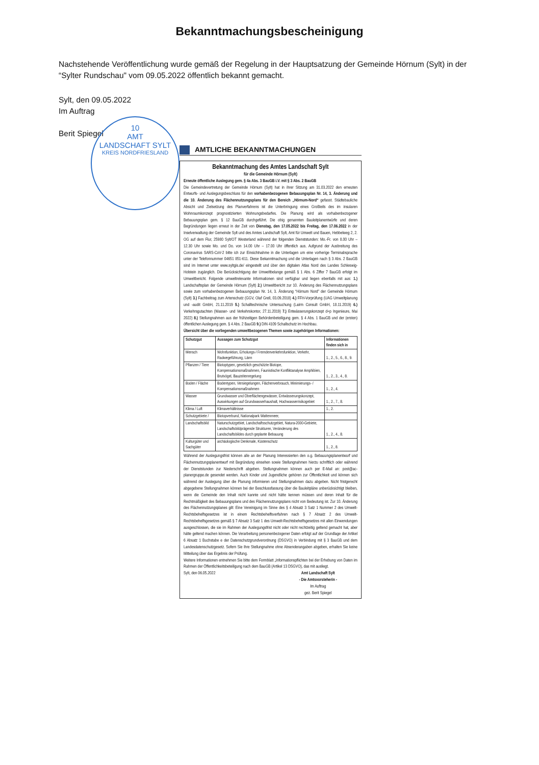Bekanntmachungsbescheinigung
Nachstehende Veröffentlichung wurde gemäß der Regelung in der Hauptsatzung der Gemeinde Hörnum (Sylt) in der “Sylter Rundschau" vom 09.05.2022 öffentlich bekannt gemacht.
Sylt, den 09.05.2022
Im Auftrag
Berit Spiegel
10
AMT
LANDSCHAFT SYLT
KREIS NORDFRIESLAND
AMTLICHE BEKANNTMACHUNGEN
Bekanntmachung des Amtes Landschaft Sylt
für die Gemeinde Hörnum (Sylt)
Erneute öffentliche Auslegung gem. § 4a Abs. 3 BauGB i.V. mit § 3 Abs. 2 BauGB
Die Gemeindevertretung der Gemeinde Hörnum (Sylt) hat in ihrer Sitzung am 31.03.2022 den erneuten Entwurfs- und Auslegungsbeschluss für den vorhabenbezogenen Bebauungsplan Nr. 14, 3. Änderung und die 10. Änderung des Flächennutzungsplans für den Bereich „Hörnum-Nord“ gefasst. Städtebauliche Absicht und Zielsetzung des Planverfahrens ist die Unterbringung eines Großteils des im insularen Wohnraumkonzept prognostizierten Wohnungsbedarfes. Die Planung wird als vorhabenbezogener Bebauungsplan gem. § 12 BauGB durchgeführt. Die obig genannten Bauleitplanentwürfe und deren Begründungen liegen erneut in der Zeit von Dienstag, den 17.05.2022 bis Freitag, den 17.06.2022 in der Inselverwaltung der Gemeinde Sylt und des Amtes Landschaft Sylt, Amt für Umwelt und Bauen, Hebbelweg 2, 2. OG auf dem Flur, 25980 Sylt/OT Westerland während der folgenden Dienststunden: Mo.-Fr. von 8.00 Uhr – 12.30 Uhr sowie Mo. und Do. von 14.00 Uhr – 17.00 Uhr öffentlich aus. Aufgrund der Ausbreitung des Coronavirus SARS-CoV-2 bitte ich zur Einsichtnahme in die Unterlagen um eine vorherige Terminabsprache unter der Telefonnummer 04651 851-611. Diese Bekanntmachung und die Unterlagen nach § 3 Abs. 2 BauGB sind im Internet unter www.syltgis.de/ eingestellt und über den digitalen Atlas Nord des Landes Schleswig-Holstein zugänglich. Die Berücksichtigung der Umweltbelange gemäß § 1 Abs. 6 Ziffer 7 BauGB erfolgt im Umweltbericht. Folgende umweltrelevante Informationen sind verfügbar und liegen ebenfalls mit aus: 1.) Landschaftsplan der Gemeinde Hörnum (Sylt) 2.) Umweltbericht zur 10. Änderung des Flächennutzungsplans sowie zum vorhabenbezogenen Bebauungsplan Nr. 14, 3. Änderung “Hörnum Nord” der Gemeinde Hörnum (Sylt) 3.) Fachbeitrag zum Artenschutz (GGV, Olaf Grell, 03.09.2018) 4.) FFH-Vorprüfung (UAG Umweltplanung und -audit GmbH, 21.11.2019 5.) Schalltechnische Untersuchung (Lairm Consult GmbH, 18.11.2019) 6.) Verkehrsgutachten (Wasser- und Verkehrskontor, 27.11.2019) 7.) Entwässerungskonzept d+p Ingenieure, Mai 2022) 8.) Stellungnahmen aus der frühzeitigen Behördenbeteiligung gem. § 4 Abs. 1 BauGB und der (ersten) öffentlichen Auslegung gem. § 4 Abs. 2 BauGB 9.) DIN 4109 Schallschutz im Hochbau.
Übersicht über die vorliegenden umweltbezogenen Themen sowie zugehörigen Informationen:
| Schutzgut | Aussagen zum Schutzgut | Informationen finden sich in |
| --- | --- | --- |
| Mensch | Wohnfunktion, Erholungs-/ Fremdenverkehrsfunktion, Verkehr, Radwegeführung, Lärm | 1., 2., 5., 6., 8., 9. |
| Pflanzen / Tiere | Biotoptypen, gesetzlich geschützte Biotope, Kompensationsmaßnahmen, Faunistische Konfliktanalyse Amphibien, Brutvögel, Bauzeitenregelung | 1., 2., 3., 4., 8. |
| Boden / Fläche | Bodentypen, Versiegelungen, Flächenverbrauch, Minimierungs- / Kompensationsmaßnahmen | 1., 2., 4. |
| Wasser | Grundwasser und Oberflächengewässer, Entwässerungskonzept, Auswirkungen auf Grundwasserhaushalt, Hochwasserrisikogebiet | 1., 2., 7., 8. |
| Klima / Luft | Klimaverhältnisse | 1., 2. |
| Schutzgebiete / | Biotopverbund, Nationalpark Wattenmeer, | |
| Landschaftsbild | Naturschutzgebiet, Landschaftsschutzgebiet, Natura-2000-Gebiete, Landschaftsbildprägende Strukturen, Veränderung des Landschaftsbildes durch geplante Bebauung | 1., 2., 4., 8. |
| Kulturgüter und Sachgüter | archäologische Denkmale, Küstenschutz | 1., 2., 8. |
Während der Auslegungsfrist können alle an der Planung Interessierten den o.g. Bebauungsplanentwurf und Flächennutzungsplanentwurf mit Begründung einsehen sowie Stellungnahmen hierzu schriftlich oder während der Dienststunden zur Niederschrift abgeben. Stellungnahmen können auch per E-Mail an: post@ac-planergruppe.de gesendet werden. Auch Kinder und Jugendliche gehören zur Öffentlichkeit und können sich während der Auslegung über die Planung informieren und Stellungnahmen dazu abgeben. Nicht fristgerecht abgegebene Stellungnahmen können bei der Beschlussfassung über die Bauleitpläne unberücksichtigt bleiben, wenn die Gemeinde den Inhalt nicht kannte und nicht hätte kennen müssen und deren Inhalt für die Rechtmäßigkeit des Bebauungsplans und des Flächennutzungsplans nicht von Bedeutung ist. Zur 10. Änderung des Flächennutzungsplanes gilt: Eine Vereinigung im Sinne des § 4 Absatz 3 Satz 1 Nummer 2 des Umwelt-Rechtsbehelfsgesetzes ist in einem Rechtsbehelfsverfahren nach § 7 Absatz 2 des Umwelt-Rechtsbehelfsgesetzes gemäß § 7 Absatz 3 Satz 1 des Umwelt-Rechtsbehelfsgesetzes mit allen Einwendungen ausgeschlossen, die sie im Rahmen der Auslegungsfrist nicht oder nicht rechtzeitig geltend gemacht hat, aber hätte geltend machen können. Die Verarbeitung personenbezogener Daten erfolgt auf der Grundlage der Artikel 6 Absatz 1 Buchstabe e der Datenschutzgrundverordnung (DSGVO) in Verbindung mit § 3 BauGB und dem Landesdatenschutzgesetz. Sofern Sie Ihre Stellungnahme ohne Absenderangaben abgeben, erhalten Sie keine Mitteilung über das Ergebnis der Prüfung.
Weitere Informationen entnehmen Sie bitte dem Formblatt „Informationspflichten bei der Erhebung von Daten im Rahmen der Öffentlichkeitsbeteiligung nach dem BauGB (Artikel 13 DSGVO), das mit ausliegt.
Sylt, den 06.05.2022 Amt Landschaft Sylt
- Die Amtsvorsteherin -
Im Auftrag
gez. Berit Spiegel